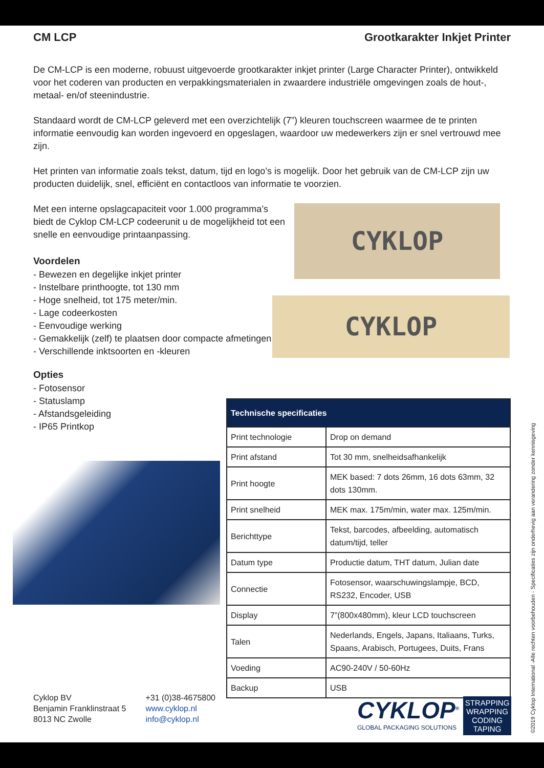CM LCP Grootkarakter Inkjet Printer
De CM-LCP is een moderne, robuust uitgevoerde grootkarakter inkjet printer (Large Character Printer), ontwikkeld voor het coderen van producten en verpakkingsmaterialen in zwaardere industriële omgevingen zoals de hout-, metaal- en/of steenindustrie.
Standaard wordt de CM-LCP geleverd met een overzichtelijk (7”) kleuren touchscreen waarmee de te printen informatie eenvoudig kan worden ingevoerd en opgeslagen, waardoor uw medewerkers zijn er snel vertrouwd mee zijn.
Het printen van informatie zoals tekst, datum, tijd en logo’s is mogelijk. Door het gebruik van de CM-LCP zijn uw producten duidelijk, snel, efficiënt en contactloos van informatie te voorzien.
Met een interne opslagcapaciteit voor 1.000 programma’s biedt de Cyklop CM-LCP codeerunit u de mogelijkheid tot een snelle en eenvoudige printaanpassing.
Voordelen
- Bewezen en degelijke inkjet printer
- Instelbare printhoogte, tot 130 mm
- Hoge snelheid, tot 175 meter/min.
- Lage codeerkosten
- Eenvoudige werking
- Gemakkelijk (zelf) te plaatsen door compacte afmetingen
- Verschillende inktsoorten en -kleuren
Opties
- Fotosensor
- Statuslamp
- Afstandsgeleiding
- IP65 Printkop
CYKLOP
CYKLOP
| Technische specificaties | |
| --- | --- |
| Print technologie | Drop on demand |
| Print afstand | Tot 30 mm, snelheidsafhankelijk |
| Print hoogte | MEK based: 7 dots 26mm, 16 dots 63mm, 32 dots 130mm. |
| Print snelheid | MEK max. 175m/min, water max. 125m/min. |
| Berichttype | Tekst, barcodes, afbeelding, automatisch datum/tijd, teller |
| Datum type | Productie datum, THT datum, Julian date |
| Connectie | Fotosensor, waarschuwingslampje, BCD, RS232, Encoder, USB |
| Display | 7”(800x480mm), kleur LCD touchscreen |
| Talen | Nederlands, Engels, Japans, Italiaans, Turks, Spaans, Arabisch, Portugees, Duits, Frans |
| Voeding | AC90-240V / 50-60Hz |
| Backup | USB |
Cyklop BV
Benjamin Franklinstraat 5
8013 NC Zwolle
+31 (0)38-4675800
www.cyklop.nl
info@cyklop.nl
CYKLOP<sup>®</sup>
GLOBAL PACKAGING SOLUTIONS
STRAPPING
WRAPPING
CODING
TAPING
©2019 Cyklop International -Alle rechten voorbehouden - Specificaties zijn onderhevig aan verandering zonder kennisgeving